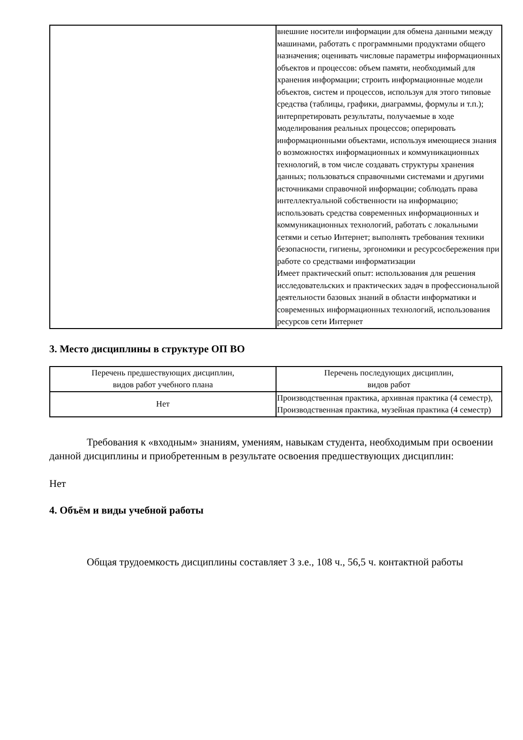| | внешние носители информации для обмена данными между машинами, работать с программными продуктами общего назначения; оценивать числовые параметры информационных объектов и процессов: объем памяти, необходимый для хранения информации; строить информационные модели объектов, систем и процессов, используя для этого типовые средства (таблицы, графики, диаграммы, формулы и т.п.); интерпретировать результаты, получаемые в ходе моделирования реальных процессов; оперировать информационными объектами, используя имеющиеся знания о возможностях информационных и коммуникационных технологий, в том числе создавать структуры хранения данных; пользоваться справочными системами и другими источниками справочной информации; соблюдать права интеллектуальной собственности на информацию; использовать средства современных информационных и коммуникационных технологий, работать с локальными сетями и сетью Интернет; выполнять требования техники безопасности, гигиены, эргономики и ресурсосбережения при работе со средствами информатизации Имеет практический опыт: использования для решения исследовательских и практических задач в профессиональной деятельности базовых знаний в области информатики и современных информационных технологий, использования ресурсов сети Интернет |
3. Место дисциплины в структуре ОП ВО
| Перечень предшествующих дисциплин, видов работ учебного плана | Перечень последующих дисциплин, видов работ |
| --- | --- |
| Нет | Производственная практика, архивная практика (4 семестр), Производственная практика, музейная практика (4 семестр) |
Требования к «входным» знаниям, умениям, навыкам студента, необходимым при освоении данной дисциплины и приобретенным в результате освоения предшествующих дисциплин:
Нет
4. Объём и виды учебной работы
Общая трудоемкость дисциплины составляет 3 з.е., 108 ч., 56,5 ч. контактной работы